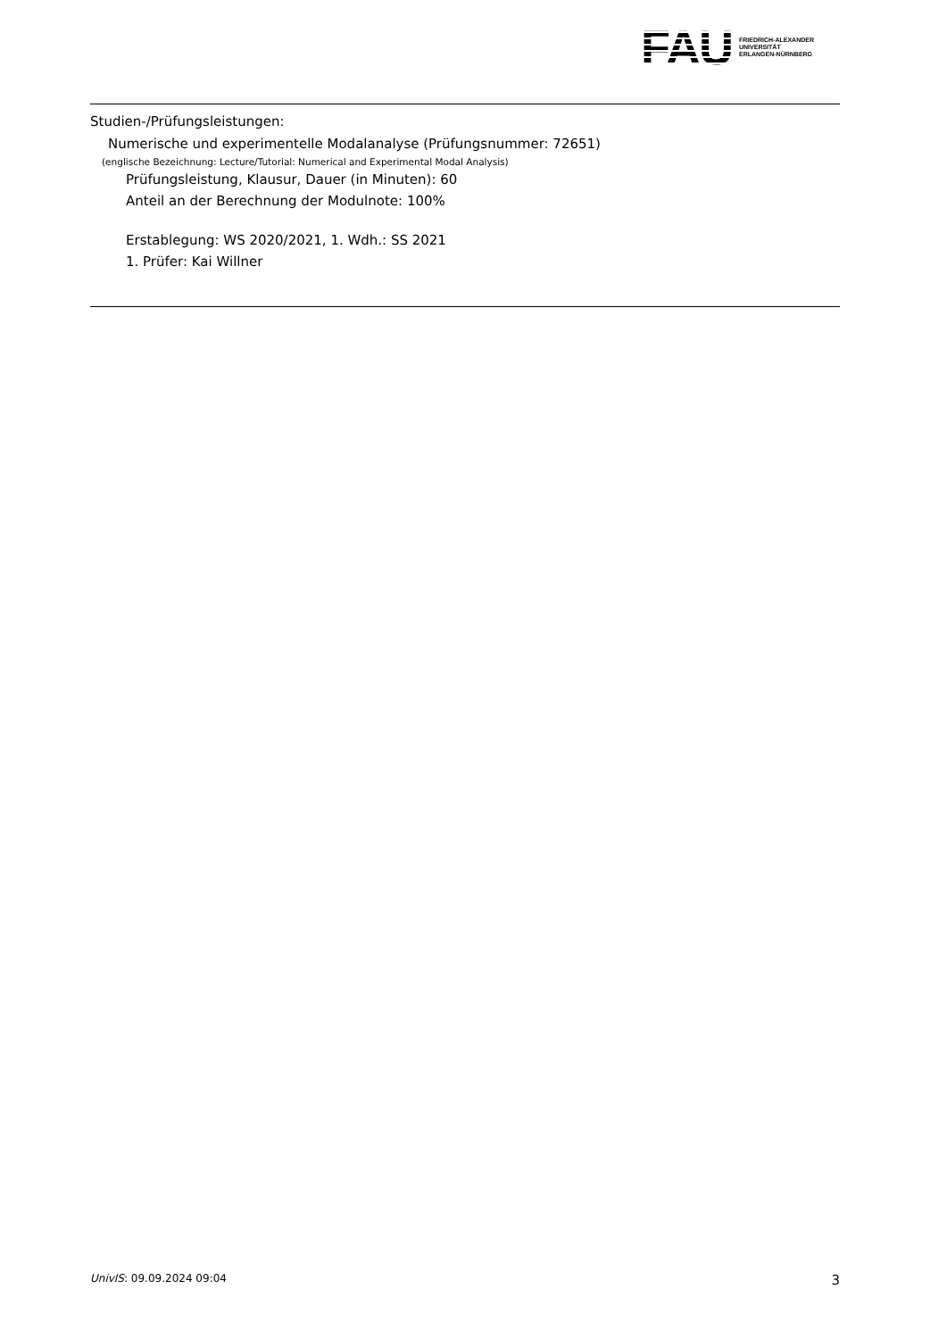FAU
FRIEDRICH-ALEXANDER
UNIVERSITÄT
ERLANGEN-NÜRNBERG
Studien-/Prüfungsleistungen:
Numerische und experimentelle Modalanalyse (Prüfungsnummer: 72651)
(englische Bezeichnung: Lecture/Tutorial: Numerical and Experimental Modal Analysis)
Prüfungsleistung, Klausur, Dauer (in Minuten): 60
Anteil an der Berechnung der Modulnote: 100%
Erstablegung: WS 2020/2021, 1. Wdh.: SS 2021
1. Prüfer: Kai Willner
UnivIS: 09.09.2024 09:04 3